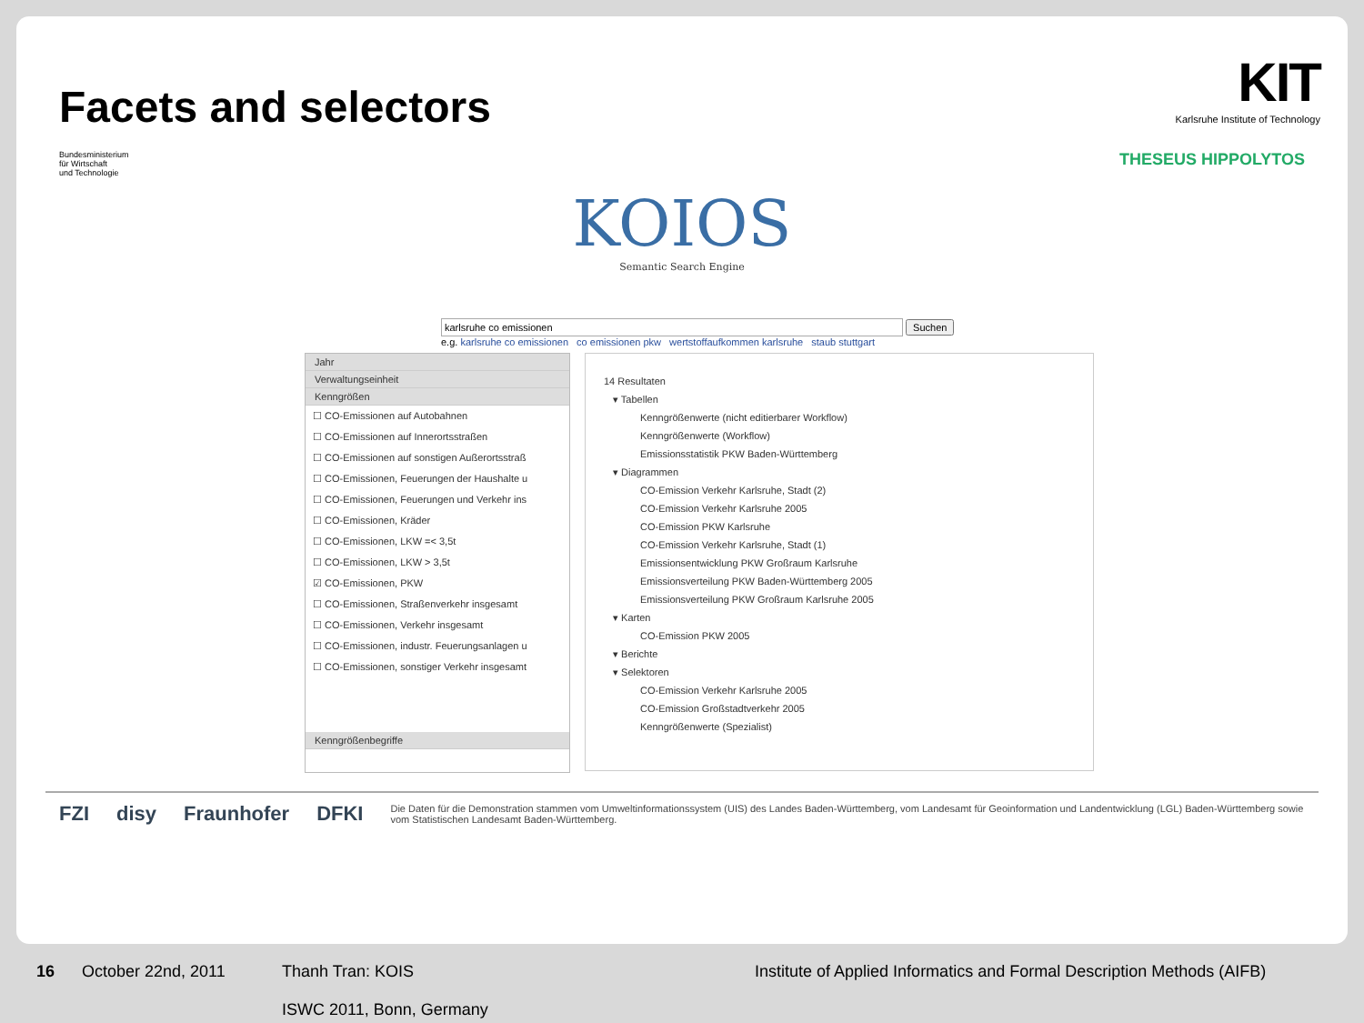Facets and selectors
KIT
Karlsruhe Institute of Technology
Bundesministerium
für Wirtschaft
und Technologie
THESEUS HIPPOLYTOS
KOIOS
Semantic Search Engine
karlsruhe co emissionen Suchen
e.g. karlsruhe co emissionen co emissionen pkw wertstoffaufkommen karlsruhe staub stuttgart
Jahr
Verwaltungseinheit
Kenngrößen
☐ CO-Emissionen auf Autobahnen
☐ CO-Emissionen auf Innerortsstraßen
☐ CO-Emissionen auf sonstigen Außerortsstraß
☐ CO-Emissionen, Feuerungen der Haushalte u
☐ CO-Emissionen, Feuerungen und Verkehr ins
☐ CO-Emissionen, Kräder
☐ CO-Emissionen, LKW =< 3,5t
☐ CO-Emissionen, LKW > 3,5t
☑ CO-Emissionen, PKW
☐ CO-Emissionen, Straßenverkehr insgesamt
☐ CO-Emissionen, Verkehr insgesamt
☐ CO-Emissionen, industr. Feuerungsanlagen u
☐ CO-Emissionen, sonstiger Verkehr insgesamt
Kenngrößenbegriffe
14 Resultaten
▾ Tabellen
Kenngrößenwerte (nicht editierbarer Workflow)
Kenngrößenwerte (Workflow)
Emissionsstatistik PKW Baden-Württemberg
▾ Diagrammen
CO-Emission Verkehr Karlsruhe, Stadt (2)
CO-Emission Verkehr Karlsruhe 2005
CO-Emission PKW Karlsruhe
CO-Emission Verkehr Karlsruhe, Stadt (1)
Emissionsentwicklung PKW Großraum Karlsruhe
Emissionsverteilung PKW Baden-Württemberg 2005
Emissionsverteilung PKW Großraum Karlsruhe 2005
▾ Karten
CO-Emission PKW 2005
▾ Berichte
▾ Selektoren
CO-Emission Verkehr Karlsruhe 2005
CO-Emission Großstadtverkehr 2005
Kenngrößenwerte (Spezialist)
FZI disy Fraunhofer DFKI
Die Daten für die Demonstration stammen vom Umweltinformationssystem (UIS) des Landes Baden-Württemberg, vom Landesamt für Geoinformation und Landentwicklung (LGL) Baden-Württemberg sowie vom Statistischen Landesamt Baden-Württemberg.
16 October 22nd, 2011 Thanh Tran: KOIS
ISWC 2011, Bonn, Germany Institute of Applied Informatics and Formal Description Methods (AIFB)